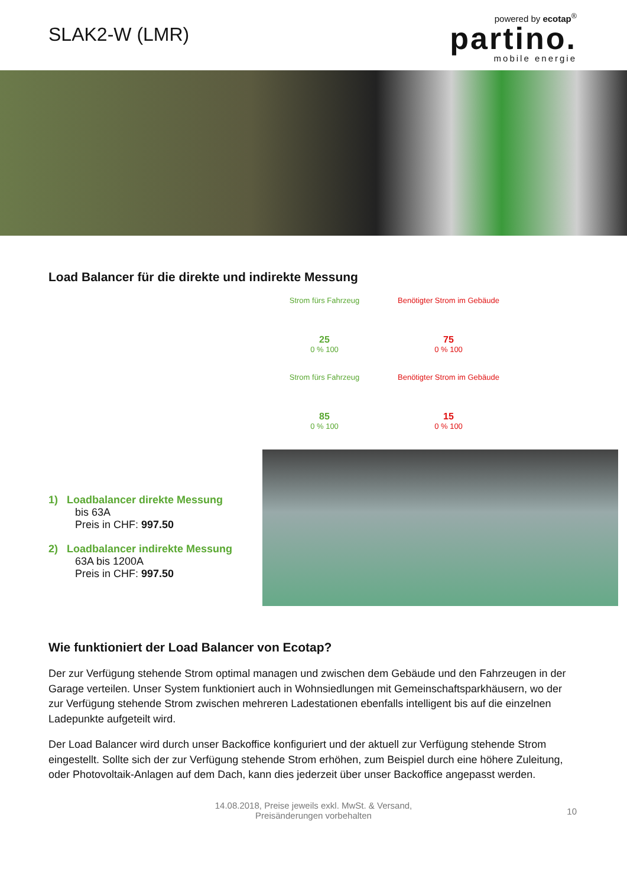SLAK2-W (LMR)
powered by ecotap<sup>®</sup>
partino.
mobile energie
Load Balancer für die direkte und indirekte Messung
1) Loadbalancer direkte Messung
bis 63A
Preis in CHF: 997.50
2) Loadbalancer indirekte Messung
63A bis 1200A
Preis in CHF: 997.50
Strom fürs Fahrzeug
25
0 % 100
Benötigter Strom im Gebäude
75
0 % 100
Strom fürs Fahrzeug
85
0 % 100
Benötigter Strom im Gebäude
15
0 % 100
Wie funktioniert der Load Balancer von Ecotap?
Der zur Verfügung stehende Strom optimal managen und zwischen dem Gebäude und den Fahrzeugen in der Garage verteilen. Unser System funktioniert auch in Wohnsiedlungen mit Gemeinschaftsparkhäusern, wo der zur Verfügung stehende Strom zwischen mehreren Ladestationen ebenfalls intelligent bis auf die einzelnen Ladepunkte aufgeteilt wird.
Der Load Balancer wird durch unser Backoffice konfiguriert und der aktuell zur Verfügung stehende Strom eingestellt. Sollte sich der zur Verfügung stehende Strom erhöhen, zum Beispiel durch eine höhere Zuleitung, oder Photovoltaik-Anlagen auf dem Dach, kann dies jederzeit über unser Backoffice angepasst werden.
14.08.2018, Preise jeweils exkl. MwSt. & Versand,
Preisänderungen vorbehalten
10